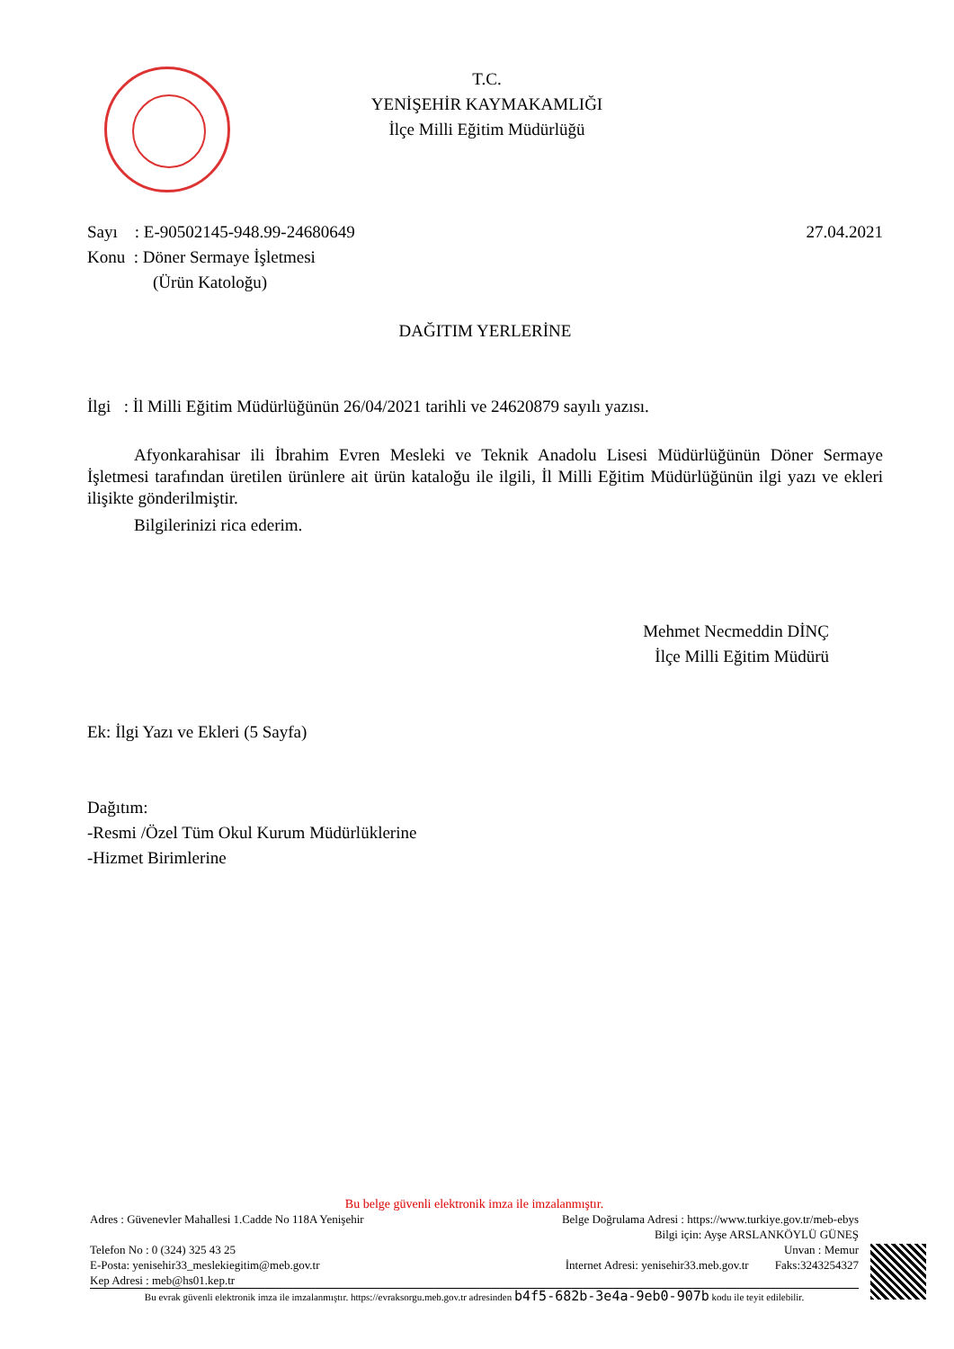T.C.
YENİŞEHİR KAYMAKAMLIĞI
İlçe Milli Eğitim Müdürlüğü
Sayı : E-90502145-948.99-24680649 27.04.2021
Konu : Döner Sermaye İşletmesi
(Ürün Katoloğu)
DAĞITIM YERLERİNE
İlgi : İl Milli Eğitim Müdürlüğünün 26/04/2021 tarihli ve 24620879 sayılı yazısı.
Afyonkarahisar ili İbrahim Evren Mesleki ve Teknik Anadolu Lisesi Müdürlüğünün Döner Sermaye İşletmesi tarafından üretilen ürünlere ait ürün kataloğu ile ilgili, İl Milli Eğitim Müdürlüğünün ilgi yazı ve ekleri ilişikte gönderilmiştir.
Bilgilerinizi rica ederim.
Mehmet Necmeddin DİNÇ
İlçe Milli Eğitim Müdürü
Ek: İlgi Yazı ve Ekleri (5 Sayfa)
Dağıtım:
-Resmi /Özel Tüm Okul Kurum Müdürlüklerine
-Hizmet Birimlerine
Bu belge güvenli elektronik imza ile imzalanmıştır.
Adres : Güvenevler Mahallesi 1.Cadde No 118A Yenişehir Belge Doğrulama Adresi : https://www.turkiye.gov.tr/meb-ebys
Bilgi için: Ayşe ARSLANKÖYLÜ GÜNEŞ
Telefon No : 0 (324) 325 43 25 Unvan : Memur
E-Posta: yenisehir33_meslekiegitim@meb.gov.tr İnternet Adresi: yenisehir33.meb.gov.tr Faks:3243254327
Kep Adresi : meb@hs01.kep.tr
Bu evrak güvenli elektronik imza ile imzalanmıştır. https://evraksorgu.meb.gov.tr adresinden b4f5-682b-3e4a-9eb0-907b kodu ile teyit edilebilir.